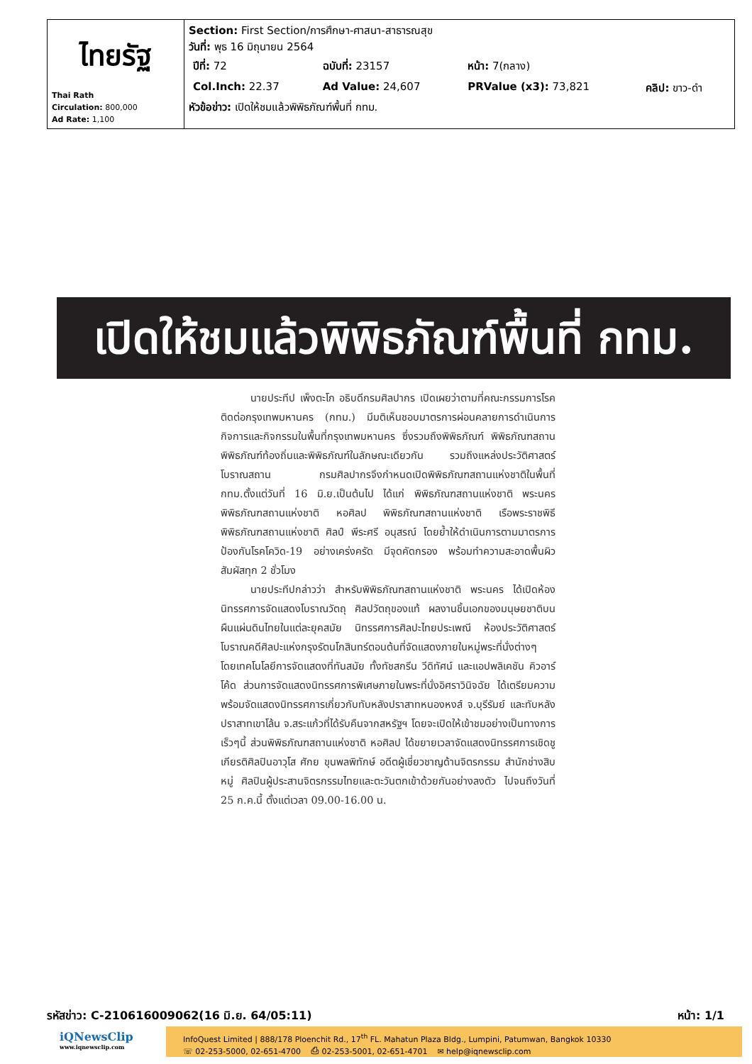| ไทยรัฐ Thai Rath Circulation: 800,000 Ad Rate: 1,100 | Section: First Section/การศึกษา-ศาสนา-สาธารณสุข วันที่: พุธ 16 มิถุนายน 2564 / ปีที่: 72 / ฉบับที่: 23157 / หน้า: 7(กลาง) / / / Col.Inch: 22.37 / Ad Value: 24,607 / PRValue (x3): 73,821 / คลิป: ขาว-ดำ / หัวข้อข่าว: เปิดให้ชมแล้วพิพิธภัณฑ์พื้นที่ กทม. |
เปิดให้ชมแล้วพิพิธภัณฑ์พื้นที่ กทม.
นายประทีป เพ็งตะโก อธิบดีกรมศิลปากร เปิดเผยว่าตามที่คณะกรรมการโรคติดต่อกรุงเทพมหานคร (กทม.) มีมติเห็นชอบมาตรการผ่อนคลายการดำเนินการกิจการและกิจกรรมในพื้นที่กรุงเทพมหานคร ซึ่งรวมถึงพิพิธภัณฑ์ พิพิธภัณฑสถาน พิพิธภัณฑ์ท้องถิ่นและพิพิธภัณฑ์ในลักษณะเดียวกัน รวมถึงแหล่งประวัติศาสตร์ โบราณสถาน กรมศิลปากรจึงกำหนดเปิดพิพิธภัณฑสถานแห่งชาติในพื้นที่ กทม.ตั้งแต่วันที่ 16 มิ.ย.เป็นต้นไป ได้แก่ พิพิธภัณฑสถานแห่งชาติ พระนคร พิพิธภัณฑสถานแห่งชาติ หอศิลป พิพิธภัณฑสถานแห่งชาติ เรือพระราชพิธี พิพิธภัณฑสถานแห่งชาติ ศิลป์ พีระศรี อนุสรณ์ โดยย้ำให้ดำเนินการตามมาตรการป้องกันโรคโควิด-19 อย่างเคร่งครัด มีจุดคัดกรอง พร้อมทำความสะอาดพื้นผิวสัมผัสทุก 2 ชั่วโมง
นายประทีปกล่าวว่า สำหรับพิพิธภัณฑสถานแห่งชาติ พระนคร ได้เปิดห้องนิทรรศการจัดแสดงโบราณวัตถุ ศิลปวัตถุของแท้ ผลงานชิ้นเอกของมนุษยชาติบนผืนแผ่นดินไทยในแต่ละยุคสมัย นิทรรศการศิลปะไทยประเพณี ห้องประวัติศาสตร์โบราณคดีศิลปะแห่งกรุงรัตนโกสินทร์ตอนต้นที่จัดแสดงภายในหมู่พระที่นั่งต่างๆ โดยเทคโนโลยีการจัดแสดงที่ทันสมัย ทั้งทัชสกรีน วีดิทัศน์ และแอปพลิเคชัน คิวอาร์โค้ด ส่วนการจัดแสดงนิทรรศการพิเศษภายในพระที่นั่งอิศราวินิจฉัย ได้เตรียมความพร้อมจัดแสดงนิทรรศการเกี่ยวกับทับหลังปราสาทหนองหงส์ จ.บุรีรัมย์ และทับหลังปราสาทเขาโล้น จ.สระแก้วที่ได้รับคืนจากสหรัฐฯ โดยจะเปิดให้เข้าชมอย่างเป็นทางการเร็วๆนี้ ส่วนพิพิธภัณฑสถานแห่งชาติ หอศิลป ได้ขยายเวลาจัดแสดงนิทรรศการเชิดชูเกียรติศิลปินอาวุโส ศักย ขุนพลพิทักษ์ อดีตผู้เชี่ยวชาญด้านจิตรกรรม สำนักช่างสิบหมู่ ศิลปินผู้ประสานจิตรกรรมไทยและตะวันตกเข้าด้วยกันอย่างลงตัว ไปจนถึงวันที่ 25 ก.ค.นี้ ตั้งแต่เวลา 09.00-16.00 น.
รหัสข่าว: C-210616009062(16 มิ.ย. 64/05:11) หน้า: 1/1
iQNewsClip
www.iqnewsclip.com
InfoQuest Limited | 888/178 Ploenchit Rd., 17<sup>th</sup> FL. Mahatun Plaza Bldg., Lumpini, Patumwan, Bangkok 10330
☏ 02-253-5000, 02-651-4700 ⎙ 02-253-5001, 02-651-4701 ✉ help@iqnewsclip.com